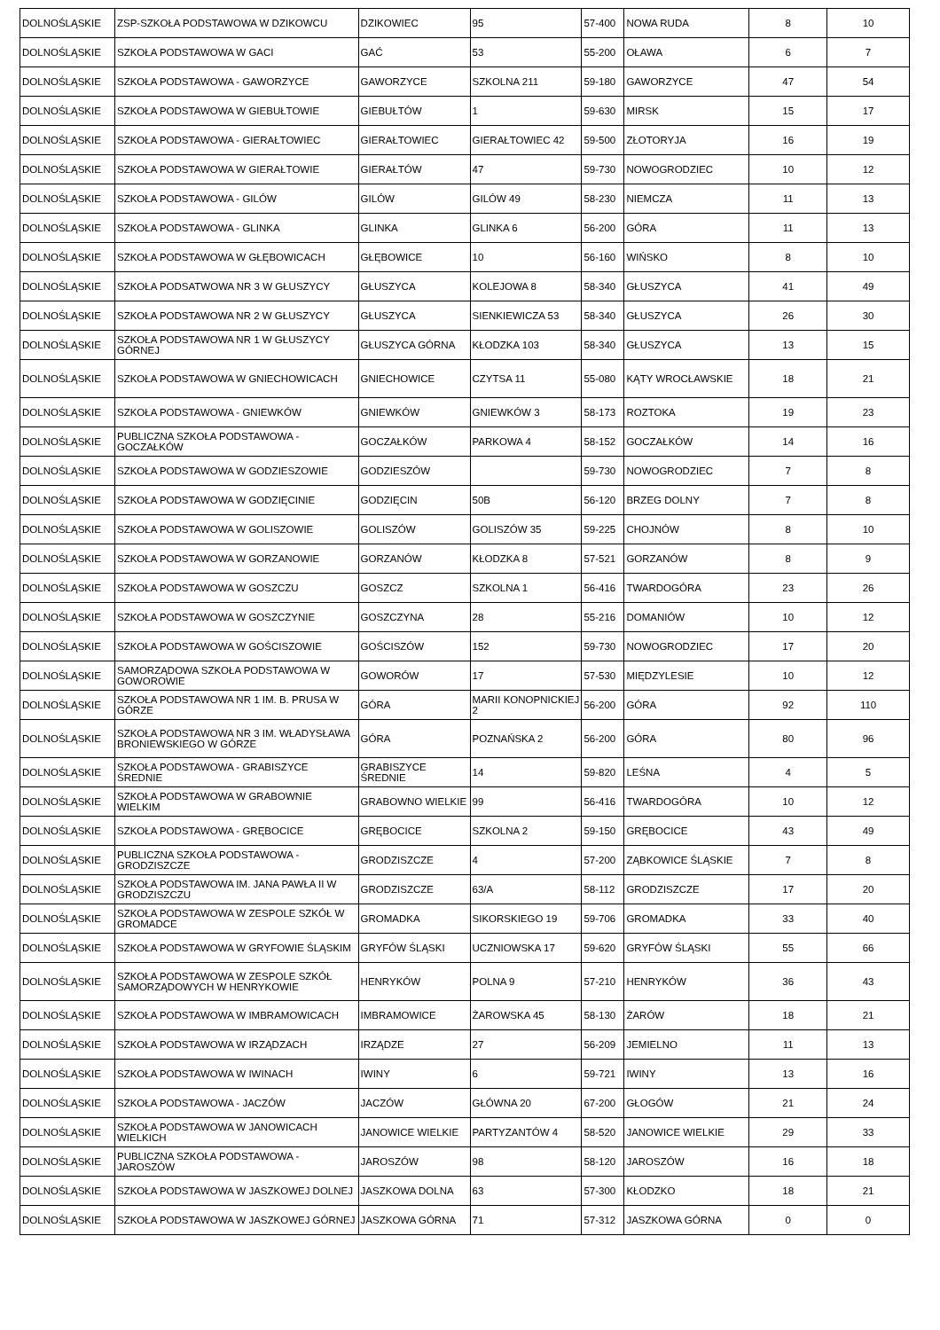| DOLNOŚLĄSKIE | ZSP-SZKOŁA PODSTAWOWA W DZIKOWCU | DZIKOWIEC | 95 | 57-400 | NOWA RUDA | 8 | 10 |
| DOLNOŚLĄSKIE | SZKOŁA PODSTAWOWA W GACI | GAĆ | 53 | 55-200 | OŁAWA | 6 | 7 |
| DOLNOŚLĄSKIE | SZKOŁA PODSTAWOWA - GAWORZYCE | GAWORZYCE | SZKOLNA 211 | 59-180 | GAWORZYCE | 47 | 54 |
| DOLNOŚLĄSKIE | SZKOŁA PODSTAWOWA W GIEBUŁTOWIE | GIEBUŁTÓW | 1 | 59-630 | MIRSK | 15 | 17 |
| DOLNOŚLĄSKIE | SZKOŁA PODSTAWOWA - GIERAŁTOWIEC | GIERAŁTOWIEC | GIERAŁTOWIEC 42 | 59-500 | ZŁOTORYJA | 16 | 19 |
| DOLNOŚLĄSKIE | SZKOŁA PODSTAWOWA W GIERAŁTOWIE | GIERAŁTÓW | 47 | 59-730 | NOWOGRODZIEC | 10 | 12 |
| DOLNOŚLĄSKIE | SZKOŁA PODSTAWOWA - GILÓW | GILÓW | GILÓW 49 | 58-230 | NIEMCZA | 11 | 13 |
| DOLNOŚLĄSKIE | SZKOŁA PODSTAWOWA - GLINKA | GLINKA | GLINKA 6 | 56-200 | GÓRA | 11 | 13 |
| DOLNOŚLĄSKIE | SZKOŁA PODSTAWOWA W GŁĘBOWICACH | GŁĘBOWICE | 10 | 56-160 | WIŃSKO | 8 | 10 |
| DOLNOŚLĄSKIE | SZKOŁA PODSATWOWA NR 3 W GŁUSZYCY | GŁUSZYCA | KOLEJOWA 8 | 58-340 | GŁUSZYCA | 41 | 49 |
| DOLNOŚLĄSKIE | SZKOŁA PODSTAWOWA NR 2 W GŁUSZYCY | GŁUSZYCA | SIENKIEWICZA 53 | 58-340 | GŁUSZYCA | 26 | 30 |
| DOLNOŚLĄSKIE | SZKOŁA PODSTAWOWA NR 1 W GŁUSZYCY GÓRNEJ | GŁUSZYCA GÓRNA | KŁODZKA 103 | 58-340 | GŁUSZYCA | 13 | 15 |
| DOLNOŚLĄSKIE | SZKOŁA PODSTAWOWA W GNIECHOWICACH | GNIECHOWICE | CZYTSA 11 | 55-080 | KĄTY WROCŁAWSKIE | 18 | 21 |
| DOLNOŚLĄSKIE | SZKOŁA PODSTAWOWA - GNIEWKÓW | GNIEWKÓW | GNIEWKÓW 3 | 58-173 | ROZTOKA | 19 | 23 |
| DOLNOŚLĄSKIE | PUBLICZNA SZKOŁA PODSTAWOWA - GOCZAŁKÓW | GOCZAŁKÓW | PARKOWA 4 | 58-152 | GOCZAŁKÓW | 14 | 16 |
| DOLNOŚLĄSKIE | SZKOŁA PODSTAWOWA W GODZIESZOWIE | GODZIESZÓW | | 59-730 | NOWOGRODZIEC | 7 | 8 |
| DOLNOŚLĄSKIE | SZKOŁA PODSTAWOWA W GODZIĘCINIE | GODZIĘCIN | 50B | 56-120 | BRZEG DOLNY | 7 | 8 |
| DOLNOŚLĄSKIE | SZKOŁA PODSTAWOWA W GOLISZOWIE | GOLISZÓW | GOLISZÓW 35 | 59-225 | CHOJNÓW | 8 | 10 |
| DOLNOŚLĄSKIE | SZKOŁA PODSTAWOWA W GORZANOWIE | GORZANÓW | KŁODZKA 8 | 57-521 | GORZANÓW | 8 | 9 |
| DOLNOŚLĄSKIE | SZKOŁA PODSTAWOWA W GOSZCZU | GOSZCZ | SZKOLNA 1 | 56-416 | TWARDOGÓRA | 23 | 26 |
| DOLNOŚLĄSKIE | SZKOŁA PODSTAWOWA W GOSZCZYNIE | GOSZCZYNA | 28 | 55-216 | DOMANIÓW | 10 | 12 |
| DOLNOŚLĄSKIE | SZKOŁA PODSTAWOWA W GOŚCISZOWIE | GOŚCISZÓW | 152 | 59-730 | NOWOGRODZIEC | 17 | 20 |
| DOLNOŚLĄSKIE | SAMORZĄDOWA SZKOŁA PODSTAWOWA W GOWOROWIE | GOWORÓW | 17 | 57-530 | MIĘDZYLESIE | 10 | 12 |
| DOLNOŚLĄSKIE | SZKOŁA PODSTAWOWA NR 1 IM. B. PRUSA W GÓRZE | GÓRA | MARII KONOPNICKIEJ 2 | 56-200 | GÓRA | 92 | 110 |
| DOLNOŚLĄSKIE | SZKOŁA PODSTAWOWA NR 3 IM. WŁADYSŁAWA BRONIEWSKIEGO W GÓRZE | GÓRA | POZNAŃSKA 2 | 56-200 | GÓRA | 80 | 96 |
| DOLNOŚLĄSKIE | SZKOŁA PODSTAWOWA - GRABISZYCE ŚREDNIE | GRABISZYCE ŚREDNIE | 14 | 59-820 | LEŚNA | 4 | 5 |
| DOLNOŚLĄSKIE | SZKOŁA PODSTAWOWA W GRABOWNIE WIELKIM | GRABOWNO WIELKIE | 99 | 56-416 | TWARDOGÓRA | 10 | 12 |
| DOLNOŚLĄSKIE | SZKOŁA PODSTAWOWA - GRĘBOCICE | GRĘBOCICE | SZKOLNA 2 | 59-150 | GRĘBOCICE | 43 | 49 |
| DOLNOŚLĄSKIE | PUBLICZNA SZKOŁA PODSTAWOWA - GRODZISZCZE | GRODZISZCZE | 4 | 57-200 | ZĄBKOWICE ŚLĄSKIE | 7 | 8 |
| DOLNOŚLĄSKIE | SZKOŁA PODSTAWOWA IM. JANA PAWŁA II W GRODZISZCZU | GRODZISZCZE | 63/A | 58-112 | GRODZISZCZE | 17 | 20 |
| DOLNOŚLĄSKIE | SZKOŁA PODSTAWOWA W ZESPOLE SZKÓŁ W GROMADCE | GROMADKA | SIKORSKIEGO 19 | 59-706 | GROMADKA | 33 | 40 |
| DOLNOŚLĄSKIE | SZKOŁA PODSTAWOWA W GRYFOWIE ŚLĄSKIM | GRYFÓW ŚLĄSKI | UCZNIOWSKA 17 | 59-620 | GRYFÓW ŚLĄSKI | 55 | 66 |
| DOLNOŚLĄSKIE | SZKOŁA PODSTAWOWA W ZESPOLE SZKÓŁ SAMORZĄDOWYCH W HENRYKOWIE | HENRYKÓW | POLNA 9 | 57-210 | HENRYKÓW | 36 | 43 |
| DOLNOŚLĄSKIE | SZKOŁA PODSTAWOWA W IMBRAMOWICACH | IMBRAMOWICE | ŻAROWSKA 45 | 58-130 | ŻARÓW | 18 | 21 |
| DOLNOŚLĄSKIE | SZKOŁA PODSTAWOWA W IRZĄDZACH | IRZĄDZE | 27 | 56-209 | JEMIELNO | 11 | 13 |
| DOLNOŚLĄSKIE | SZKOŁA PODSTAWOWA W IWINACH | IWINY | 6 | 59-721 | IWINY | 13 | 16 |
| DOLNOŚLĄSKIE | SZKOŁA PODSTAWOWA - JACZÓW | JACZÓW | GŁÓWNA 20 | 67-200 | GŁOGÓW | 21 | 24 |
| DOLNOŚLĄSKIE | SZKOŁA PODSTAWOWA W JANOWICACH WIELKICH | JANOWICE WIELKIE | PARTYZANTÓW 4 | 58-520 | JANOWICE WIELKIE | 29 | 33 |
| DOLNOŚLĄSKIE | PUBLICZNA SZKOŁA PODSTAWOWA - JAROSZÓW | JAROSZÓW | 98 | 58-120 | JAROSZÓW | 16 | 18 |
| DOLNOŚLĄSKIE | SZKOŁA PODSTAWOWA W JASZKOWEJ DOLNEJ | JASZKOWA DOLNA | 63 | 57-300 | KŁODZKO | 18 | 21 |
| DOLNOŚLĄSKIE | SZKOŁA PODSTAWOWA W JASZKOWEJ GÓRNEJ | JASZKOWA GÓRNA | 71 | 57-312 | JASZKOWA GÓRNA | 0 | 0 |